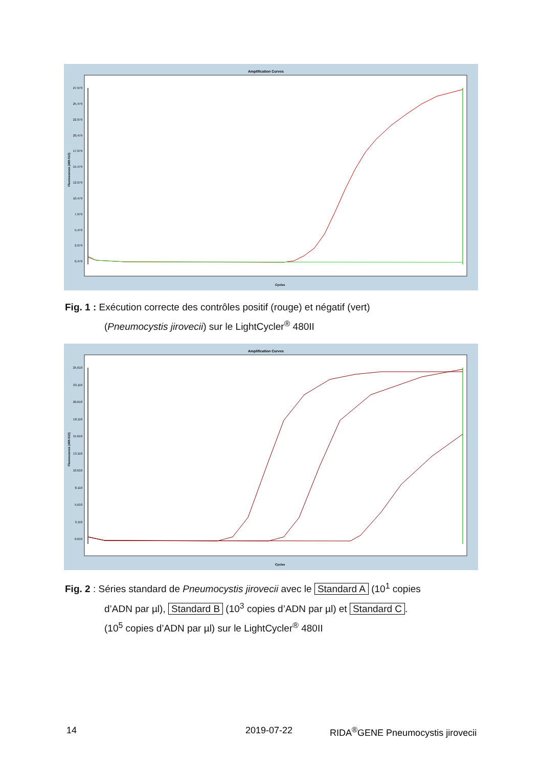Amplification Curves
27,979
25,479
22,979
20,479
17,979
15,479
12,979
10,479
7,979
5,479
2,979
0,479
Fluorescence (465-510)
Cycles
Fig. 1 : Exécution correcte des contrôles positif (rouge) et négatif (vert)
(Pneumocystis jirovecii) sur le LightCycler<sup>®</sup> 480II
Amplification Curves
25,610
23,110
20,610
18,110
15,610
13,110
10,610
8,110
5,610
3,110
0,610
Fluorescence (465-510)
Cycles
Fig. 2 : Séries standard de Pneumocystis jirovecii avec le Standard A (10<sup>1</sup> copies
d’ADN par µl), Standard B (10<sup>3</sup> copies d’ADN par µl) et Standard C.
(10<sup>5</sup> copies d’ADN par µl) sur le LightCycler<sup>®</sup> 480II
14 2019-07-22 RIDA<sup>®</sup>GENE Pneumocystis jirovecii